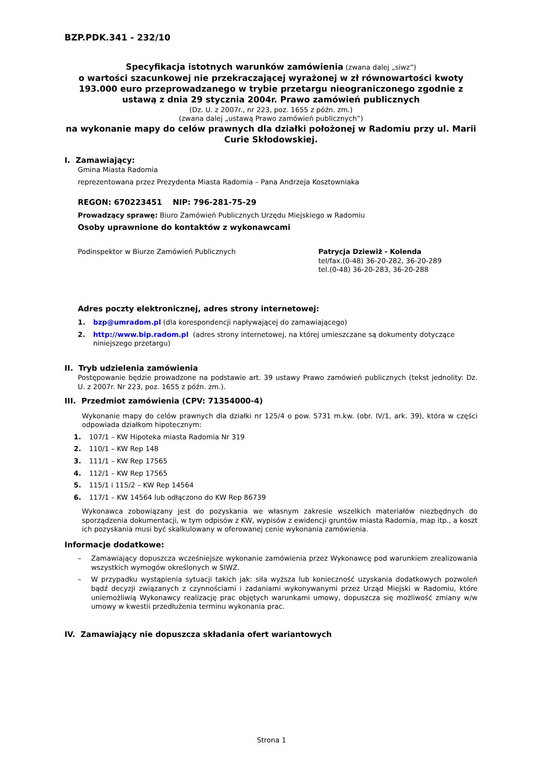BZP.PDK.341 - 232/10
Specyfikacja istotnych warunków zamówienia (zwana dalej „siwz”)
o wartości szacunkowej nie przekraczającej wyrażonej w zł równowartości kwoty 193.000 euro przeprowadzanego w trybie przetargu nieograniczonego zgodnie z ustawą z dnia 29 stycznia 2004r. Prawo zamówień publicznych
(Dz. U. z 2007r., nr 223, poz. 1655 z późn. zm.)
(zwana dalej „ustawą Prawo zamówień publicznych”)
na wykonanie mapy do celów prawnych dla działki położonej w Radomiu przy ul. Marii Curie Skłodowskiej.
I. Zamawiający:
Gmina Miasta Radomia
reprezentowana przez Prezydenta Miasta Radomia – Pana Andrzeja Kosztowniaka
REGON: 670223451 NIP: 796-281-75-29
Prowadzący sprawę: Biuro Zamówień Publicznych Urzędu Miejskiego w Radomiu
Osoby uprawnione do kontaktów z wykonawcami
Podinspektor w Biurze Zamówień Publicznych Patrycja Dziewiż - Kolenda
tel/fax.(0-48) 36-20-282, 36-20-289
tel.(0-48) 36-20-283, 36-20-288
Adres poczty elektronicznej, adres strony internetowej:
1. bzp@umradom.pl (dla korespondencji napływającej do zamawiającego)
2. http://www.bip.radom.pl (adres strony internetowej, na której umieszczane są dokumenty dotyczące niniejszego przetargu)
II. Tryb udzielenia zamówienia
Postępowanie będzie prowadzone na podstawie art. 39 ustawy Prawo zamówień publicznych (tekst jednolity: Dz. U. z 2007r. Nr 223, poz. 1655 z późn. zm.).
III. Przedmiot zamówienia (CPV: 71354000-4)
Wykonanie mapy do celów prawnych dla działki nr 125/4 o pow. 5731 m.kw. (obr. IV/1, ark. 39), która w części odpowiada działkom hipotecznym:
1. 107/1 – KW Hipoteka miasta Radomia Nr 319
2. 110/1 – KW Rep 148
3. 111/1 – KW Rep 17565
4. 112/1 – KW Rep 17565
5. 115/1 i 115/2 – KW Rep 14564
6. 117/1 – KW 14564 lub odłączono do KW Rep 86739
Wykonawca zobowiązany jest do pozyskania we własnym zakresie wszelkich materiałów niezbędnych do sporządzenia dokumentacji, w tym odpisów z KW, wypisów z ewidencji gruntów miasta Radomia, map itp., a koszt ich pozyskania musi być skalkulowany w oferowanej cenie wykonania zamówienia.
Informacje dodatkowe:
– Zamawiający dopuszcza wcześniejsze wykonanie zamówienia przez Wykonawcę pod warunkiem zrealizowania wszystkich wymogów określonych w SIWZ.
– W przypadku wystąpienia sytuacji takich jak: siła wyższa lub konieczność uzyskania dodatkowych pozwoleń bądź decyzji związanych z czynnościami i zadaniami wykonywanymi przez Urząd Miejski w Radomiu, które uniemożliwią Wykonawcy realizację prac objętych warunkami umowy, dopuszcza się możliwość zmiany w/w umowy w kwestii przedłużenia terminu wykonania prac.
IV. Zamawiający nie dopuszcza składania ofert wariantowych
Strona 1